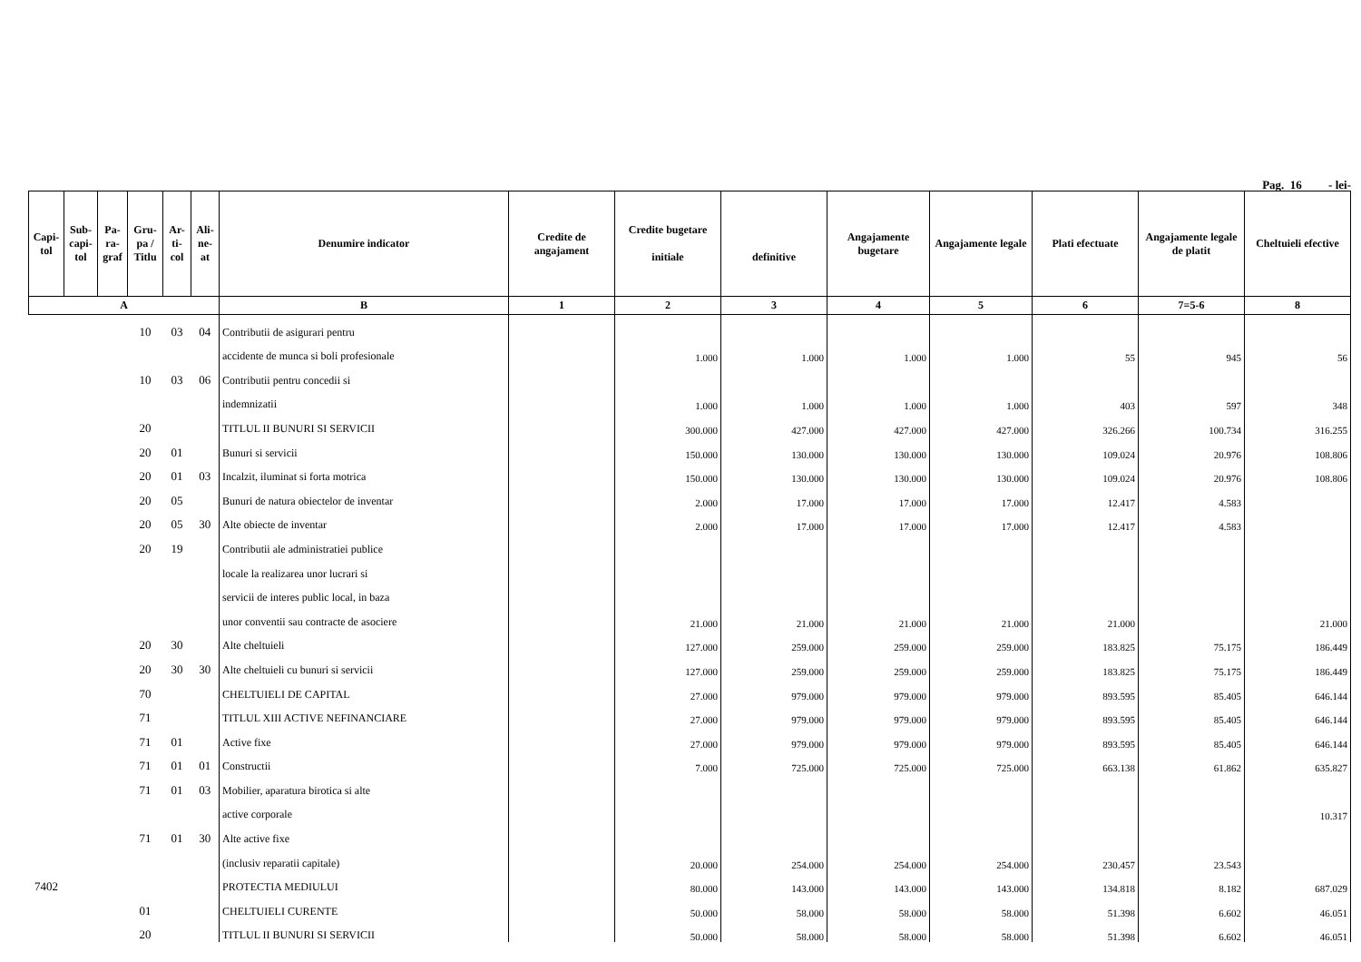Pag. 16 - lei-
| Capi- tol | Sub- capi- tol | Pa- ra- graf | Gru- pa / Titlu | Ar- ti- col | Ali- ne- at | Denumire indicator | Credite de angajament | Credite bugetare initiale | definitive | Angajamente bugetare | Angajamente legale | Plati efectuate | Angajamente legale de platit | Cheltuieli efective |
| --- | --- | --- | --- | --- | --- | --- | --- | --- | --- | --- | --- | --- | --- | --- |
| A | | | | | | B | 1 | 2 | 3 | 4 | 5 | 6 | 7=5-6 | 8 |
| | | | 10 | 03 | 04 | Contributii de asigurari pentru | | | | | | | | |
| | | | | | | accidente de munca si boli profesionale | | 1.000 | 1.000 | 1.000 | 1.000 | 55 | 945 | 56 |
| | | | 10 | 03 | 06 | Contributii pentru concedii si | | | | | | | | |
| | | | | | | indemnizatii | | 1.000 | 1.000 | 1.000 | 1.000 | 403 | 597 | 348 |
| | | | 20 | | | TITLUL II BUNURI SI SERVICII | | 300.000 | 427.000 | 427.000 | 427.000 | 326.266 | 100.734 | 316.255 |
| | | | 20 | 01 | | Bunuri si servicii | | 150.000 | 130.000 | 130.000 | 130.000 | 109.024 | 20.976 | 108.806 |
| | | | 20 | 01 | 03 | Incalzit, iluminat si forta motrica | | 150.000 | 130.000 | 130.000 | 130.000 | 109.024 | 20.976 | 108.806 |
| | | | 20 | 05 | | Bunuri de natura obiectelor de inventar | | 2.000 | 17.000 | 17.000 | 17.000 | 12.417 | 4.583 | |
| | | | 20 | 05 | 30 | Alte obiecte de inventar | | 2.000 | 17.000 | 17.000 | 17.000 | 12.417 | 4.583 | |
| | | | 20 | 19 | | Contributii ale administratiei publice | | | | | | | | |
| | | | | | | locale la realizarea unor lucrari si | | | | | | | | |
| | | | | | | servicii de interes public local, in baza | | | | | | | | |
| | | | | | | unor conventii sau contracte de asociere | | 21.000 | 21.000 | 21.000 | 21.000 | 21.000 | | 21.000 |
| | | | 20 | 30 | | Alte cheltuieli | | 127.000 | 259.000 | 259.000 | 259.000 | 183.825 | 75.175 | 186.449 |
| | | | 20 | 30 | 30 | Alte cheltuieli cu bunuri si servicii | | 127.000 | 259.000 | 259.000 | 259.000 | 183.825 | 75.175 | 186.449 |
| | | | 70 | | | CHELTUIELI DE CAPITAL | | 27.000 | 979.000 | 979.000 | 979.000 | 893.595 | 85.405 | 646.144 |
| | | | 71 | | | TITLUL XIII ACTIVE NEFINANCIARE | | 27.000 | 979.000 | 979.000 | 979.000 | 893.595 | 85.405 | 646.144 |
| | | | 71 | 01 | | Active fixe | | 27.000 | 979.000 | 979.000 | 979.000 | 893.595 | 85.405 | 646.144 |
| | | | 71 | 01 | 01 | Constructii | | 7.000 | 725.000 | 725.000 | 725.000 | 663.138 | 61.862 | 635.827 |
| | | | 71 | 01 | 03 | Mobilier, aparatura birotica si alte | | | | | | | | |
| | | | | | | active corporale | | | | | | | | 10.317 |
| | | | 71 | 01 | 30 | Alte active fixe | | | | | | | | |
| | | | | | | (inclusiv reparatii capitale) | | 20.000 | 254.000 | 254.000 | 254.000 | 230.457 | 23.543 | |
| 7402 | | | | | | PROTECTIA MEDIULUI | | 80.000 | 143.000 | 143.000 | 143.000 | 134.818 | 8.182 | 687.029 |
| | | | 01 | | | CHELTUIELI CURENTE | | 50.000 | 58.000 | 58.000 | 58.000 | 51.398 | 6.602 | 46.051 |
| | | | 20 | | | TITLUL II BUNURI SI SERVICII | | 50.000 | 58.000 | 58.000 | 58.000 | 51.398 | 6.602 | 46.051 |